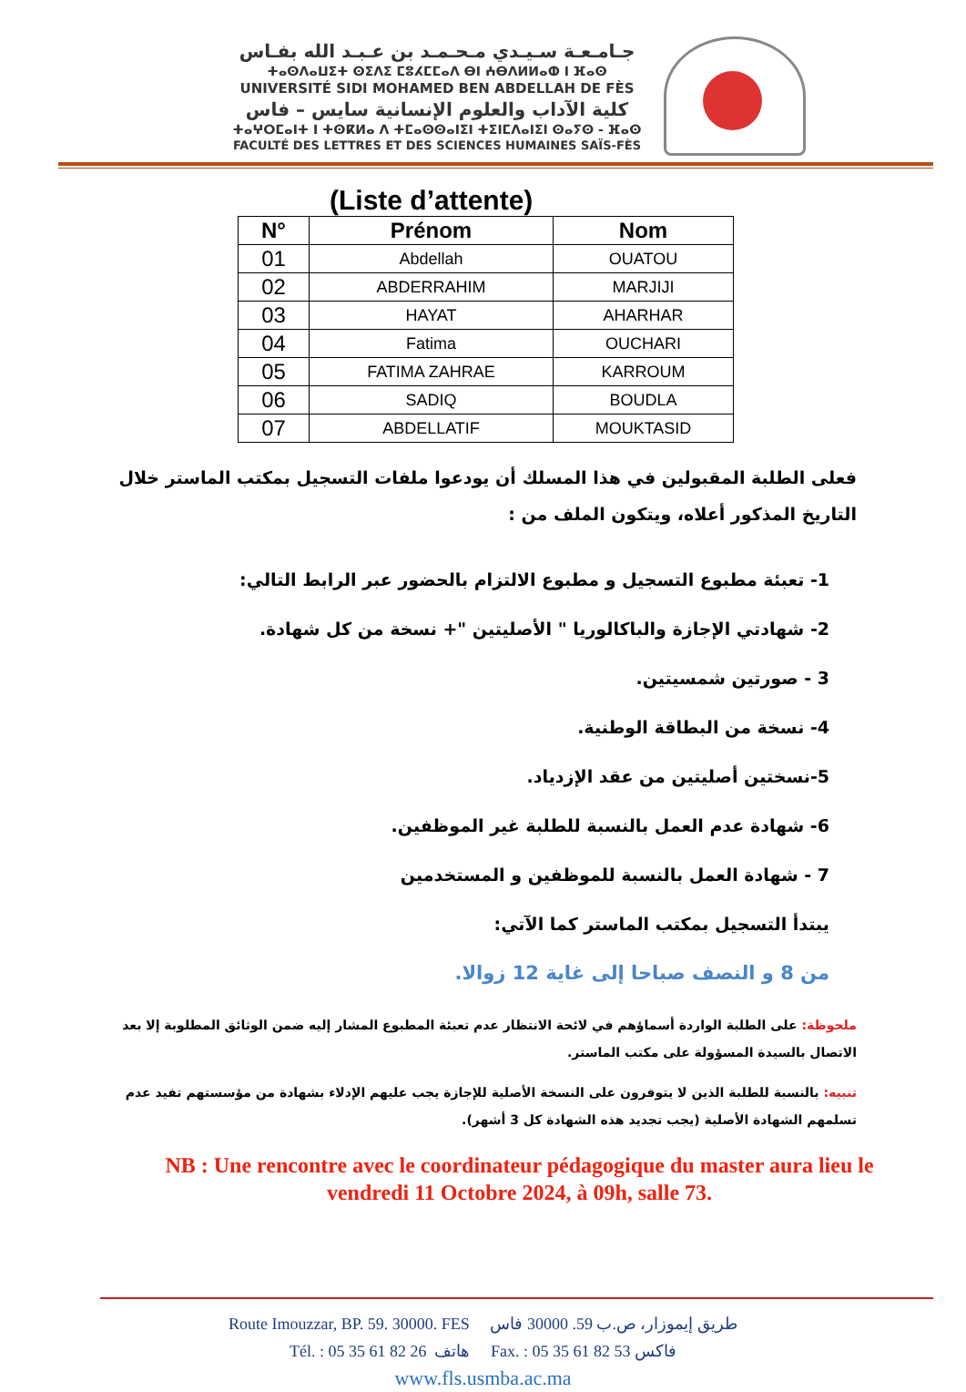جـامـعـة سـيـدي مـحـمـد بن عـبـد الله بفـاس
ⵜⴰⵙⴷⴰⵡⵉⵜ ⵙⵉⴷⵉ ⵎⵓⵃⵎⵎⴰⴷ ⴱⵏ ⵄⴱⴷⵍⵍⴰⵀ ⵏ ⴼⴰⵙ
UNIVERSITÉ SIDI MOHAMED BEN ABDELLAH DE FÈS
كلية الآداب والعلوم الإنسانية سايس – فاس
ⵜⴰⵖⵔⵎⴰⵏⵜ ⵏ ⵜⵙⴽⵍⴰ ⴷ ⵜⵎⴰⵙⵙⴰⵏⵉⵏ ⵜⵉⵏⵎⴷⴰⵏⵉⵏ ⵙⴰⵢⵙ - ⴼⴰⵙ
FACULTÉ DES LETTRES ET DES SCIENCES HUMAINES SAÏS-FÈS
(Liste d’attente)
| N° | Prénom | Nom |
| --- | --- | --- |
| 01 | Abdellah | OUATOU |
| 02 | ABDERRAHIM | MARJIJI |
| 03 | HAYAT | AHARHAR |
| 04 | Fatima | OUCHARI |
| 05 | FATIMA ZAHRAE | KARROUM |
| 06 | SADIQ | BOUDLA |
| 07 | ABDELLATIF | MOUKTASID |
فعلى الطلبة المقبولين في هذا المسلك أن يودعوا ملفات التسجيل بمكتب الماستر خلال التاريخ المذكور أعلاه، ويتكون الملف من :
1- تعبئة مطبوع التسجيل و مطبوع الالتزام بالحضور عبر الرابط التالي:
2- شهادتي الإجازة والباكالوريا " الأصليتين "+ نسخة من كل شهادة.
3 - صورتين شمسيتين.
4- نسخة من البطاقة الوطنية.
5-نسختين أصليتين من عقد الإزدياد.
6- شهادة عدم العمل بالنسبة للطلبة غير الموظفين.
7 - شهادة العمل بالنسبة للموظفين و المستخدمين
يبتدأ التسجيل بمكتب الماستر كما الآتي:
من 8 و النصف صباحا إلى غاية 12 زوالا.
ملحوظة: على الطلبة الواردة أسماؤهم في لائحة الانتظار عدم تعبئة المطبوع المشار إليه ضمن الوثائق المطلوبة إلا بعد الاتصال بالسيدة المسؤولة على مكتب الماستر.
تنبيه: بالنسبة للطلبة الذين لا يتوفرون على النسخة الأصلية للإجازة يجب عليهم الإدلاء بشهادة من مؤسستهم تفيد عدم تسلمهم الشهادة الأصلية (يجب تجديد هذه الشهادة كل 3 أشهر).
NB : Une rencontre avec le coordinateur pédagogique du master aura lieu le vendredi 11 Octobre 2024, à 09h, salle 73.
Route Imouzzar, BP. 59. 30000. FES طريق إيموزار، ص.ب 59. 30000 فاس
Tél. : 05 35 61 82 26 هاتف Fax. : 05 35 61 82 53 فاكس
www.fls.usmba.ac.ma